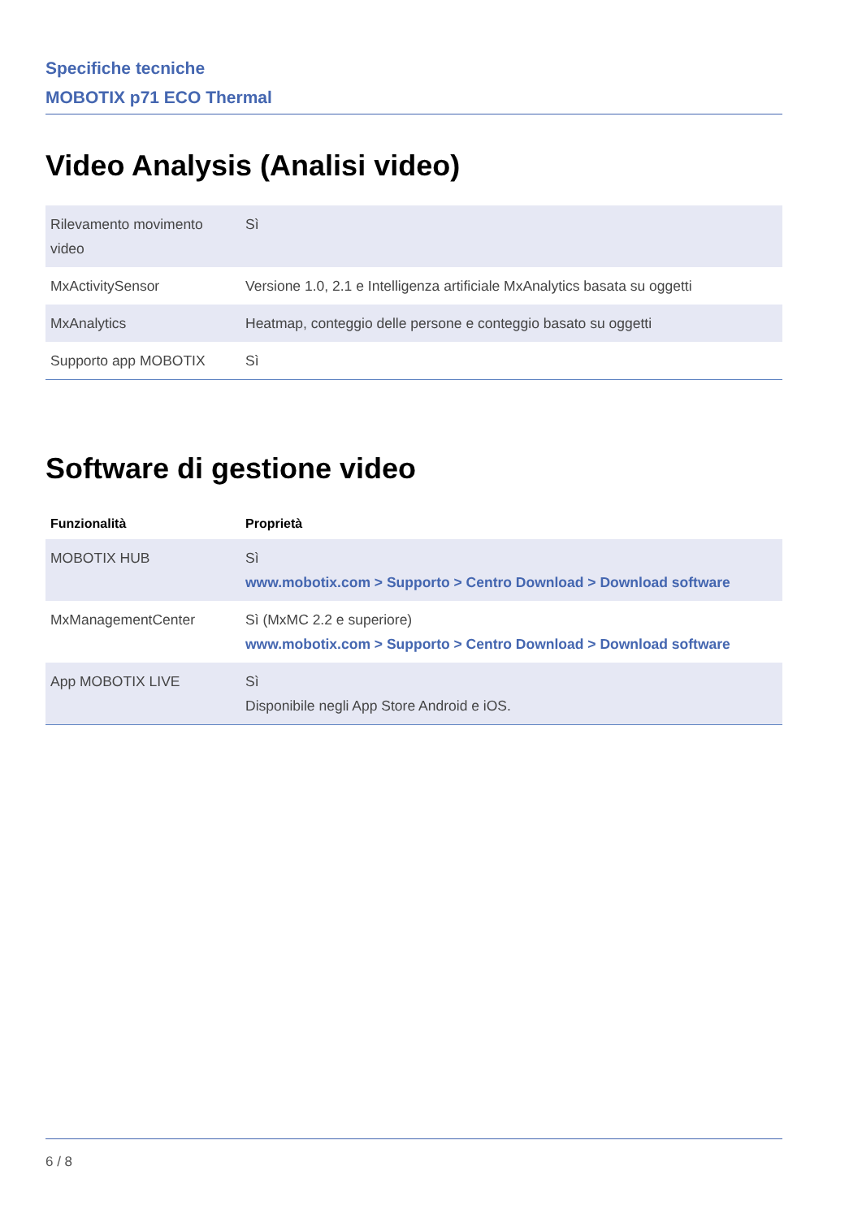Specifiche tecniche
MOBOTIX p71 ECO Thermal
Video Analysis (Analisi video)
| Rilevamento movimento video | Sì |
| MxActivitySensor | Versione 1.0, 2.1 e Intelligenza artificiale MxAnalytics basata su oggetti |
| MxAnalytics | Heatmap, conteggio delle persone e conteggio basato su oggetti |
| Supporto app MOBOTIX | Sì |
Software di gestione video
| Funzionalità | Proprietà |
| --- | --- |
| MOBOTIX HUB | Sì www.mobotix.com > Supporto > Centro Download > Download software |
| MxManagementCenter | Sì (MxMC 2.2 e superiore) www.mobotix.com > Supporto > Centro Download > Download software |
| App MOBOTIX LIVE | Sì Disponibile negli App Store Android e iOS. |
6 / 8